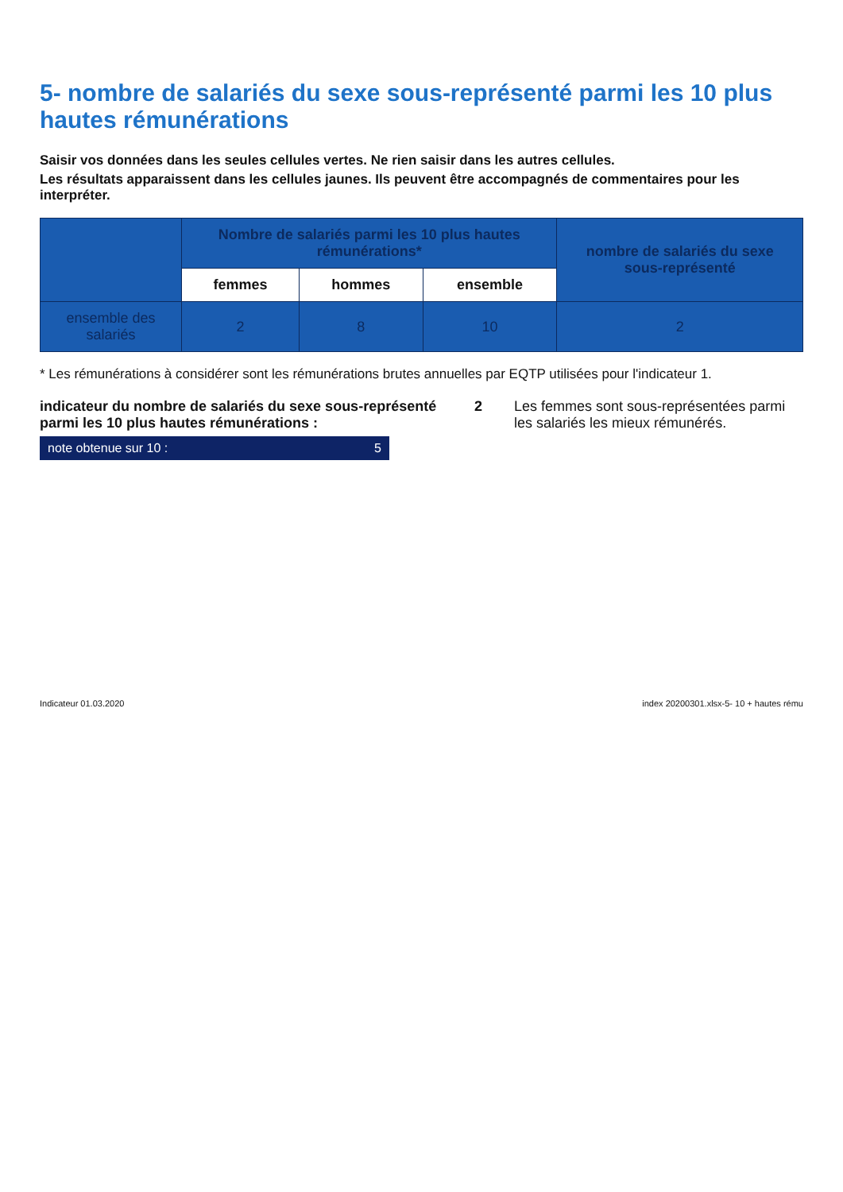5- nombre de salariés du sexe sous-représenté parmi les 10 plus hautes rémunérations
Saisir vos données dans les seules cellules vertes. Ne rien saisir dans les autres cellules.
Les résultats apparaissent dans les cellules jaunes. Ils peuvent être accompagnés de commentaires pour les interpréter.
| | Nombre de salariés parmi les 10 plus hautes rémunérations* | | | nombre de salariés du sexe sous-représenté |
| --- | --- | --- | --- | --- |
| | femmes | hommes | ensemble | |
| ensemble des salariés | 2 | 8 | 10 | 2 |
* Les rémunérations à considérer sont les rémunérations brutes annuelles par EQTP utilisées pour l'indicateur 1.
indicateur du nombre de salariés du sexe sous-représenté parmi les 10 plus hautes rémunérations :
2 Les femmes sont sous-représentées parmi les salariés les mieux rémunérés.
note obtenue sur 10 : 5
Indicateur 01.03.2020 index 20200301.xlsx-5- 10 + hautes rému